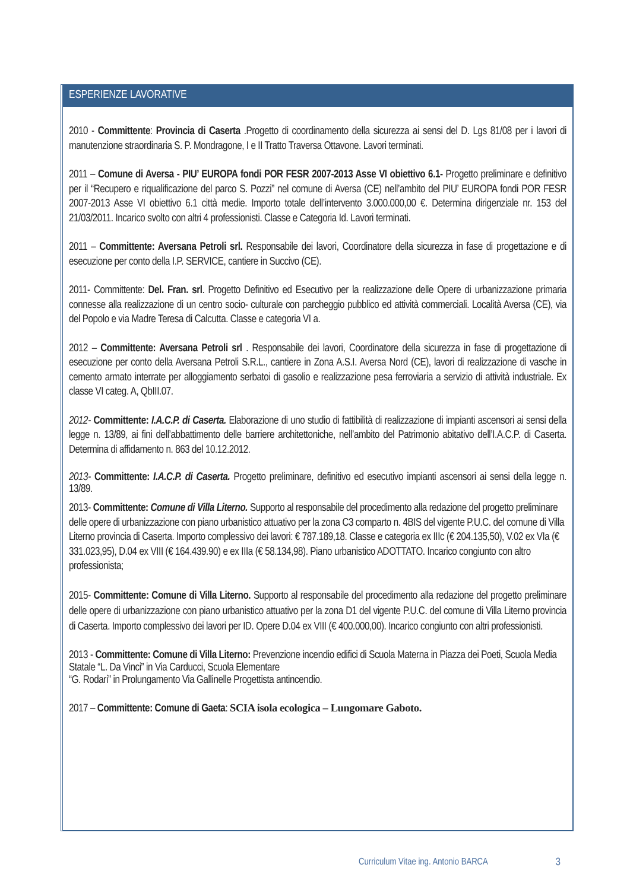ESPERIENZE LAVORATIVE
2010 - Committente: Provincia di Caserta .Progetto di coordinamento della sicurezza ai sensi del D. Lgs 81/08 per i lavori di manutenzione straordinaria S. P. Mondragone, I e II Tratto Traversa Ottavone. Lavori terminati.
2011 – Comune di Aversa - PIU’ EUROPA fondi POR FESR 2007-2013 Asse VI obiettivo 6.1- Progetto preliminare e definitivo per il “Recupero e riqualificazione del parco S. Pozzi” nel comune di Aversa (CE) nell’ambito del PIU’ EUROPA fondi POR FESR 2007-2013 Asse VI obiettivo 6.1 città medie. Importo totale dell’intervento 3.000.000,00 €. Determina dirigenziale nr. 153 del 21/03/2011. Incarico svolto con altri 4 professionisti. Classe e Categoria Id. Lavori terminati.
2011 – Committente: Aversana Petroli srl. Responsabile dei lavori, Coordinatore della sicurezza in fase di progettazione e di esecuzione per conto della I.P. SERVICE, cantiere in Succivo (CE).
2011- Committente: Del. Fran. srl. Progetto Definitivo ed Esecutivo per la realizzazione delle Opere di urbanizzazione primaria connesse alla realizzazione di un centro socio- culturale con parcheggio pubblico ed attività commerciali. Località Aversa (CE), via del Popolo e via Madre Teresa di Calcutta. Classe e categoria VI a.
2012 – Committente: Aversana Petroli srl . Responsabile dei lavori, Coordinatore della sicurezza in fase di progettazione di esecuzione per conto della Aversana Petroli S.R.L., cantiere in Zona A.S.I. Aversa Nord (CE), lavori di realizzazione di vasche in cemento armato interrate per alloggiamento serbatoi di gasolio e realizzazione pesa ferroviaria a servizio di attività industriale. Ex classe VI categ. A, QbIII.07.
2012- Committente: I.A.C.P. di Caserta. Elaborazione di uno studio di fattibilità di realizzazione di impianti ascensori ai sensi della legge n. 13/89, ai fini dell’abbattimento delle barriere architettoniche, nell’ambito del Patrimonio abitativo dell’I.A.C.P. di Caserta. Determina di affidamento n. 863 del 10.12.2012.
2013- Committente: I.A.C.P. di Caserta. Progetto preliminare, definitivo ed esecutivo impianti ascensori ai sensi della legge n. 13/89.
2013- Committente: Comune di Villa Literno. Supporto al responsabile del procedimento alla redazione del progetto preliminare delle opere di urbanizzazione con piano urbanistico attuativo per la zona C3 comparto n. 4BIS del vigente P.U.C. del comune di Villa Literno provincia di Caserta. Importo complessivo dei lavori: € 787.189,18. Classe e categoria ex IIIc (€ 204.135,50), V.02 ex VIa (€ 331.023,95), D.04 ex VIII (€ 164.439.90) e ex IIIa (€ 58.134,98). Piano urbanistico ADOTTATO. Incarico congiunto con altro professionista;
2015- Committente: Comune di Villa Literno. Supporto al responsabile del procedimento alla redazione del progetto preliminare delle opere di urbanizzazione con piano urbanistico attuativo per la zona D1 del vigente P.U.C. del comune di Villa Literno provincia di Caserta. Importo complessivo dei lavori per ID. Opere D.04 ex VIII (€ 400.000,00). Incarico congiunto con altri professionisti.
2013 - Committente: Comune di Villa Literno: Prevenzione incendio edifici di Scuola Materna in Piazza dei Poeti, Scuola Media Statale “L. Da Vinci” in Via Carducci, Scuola Elementare
“G. Rodari” in Prolungamento Via Gallinelle Progettista antincendio.
2017 – Committente: Comune di Gaeta: SCIA isola ecologica – Lungomare Gaboto.
Curriculum Vitae ing. Antonio BARCA 3